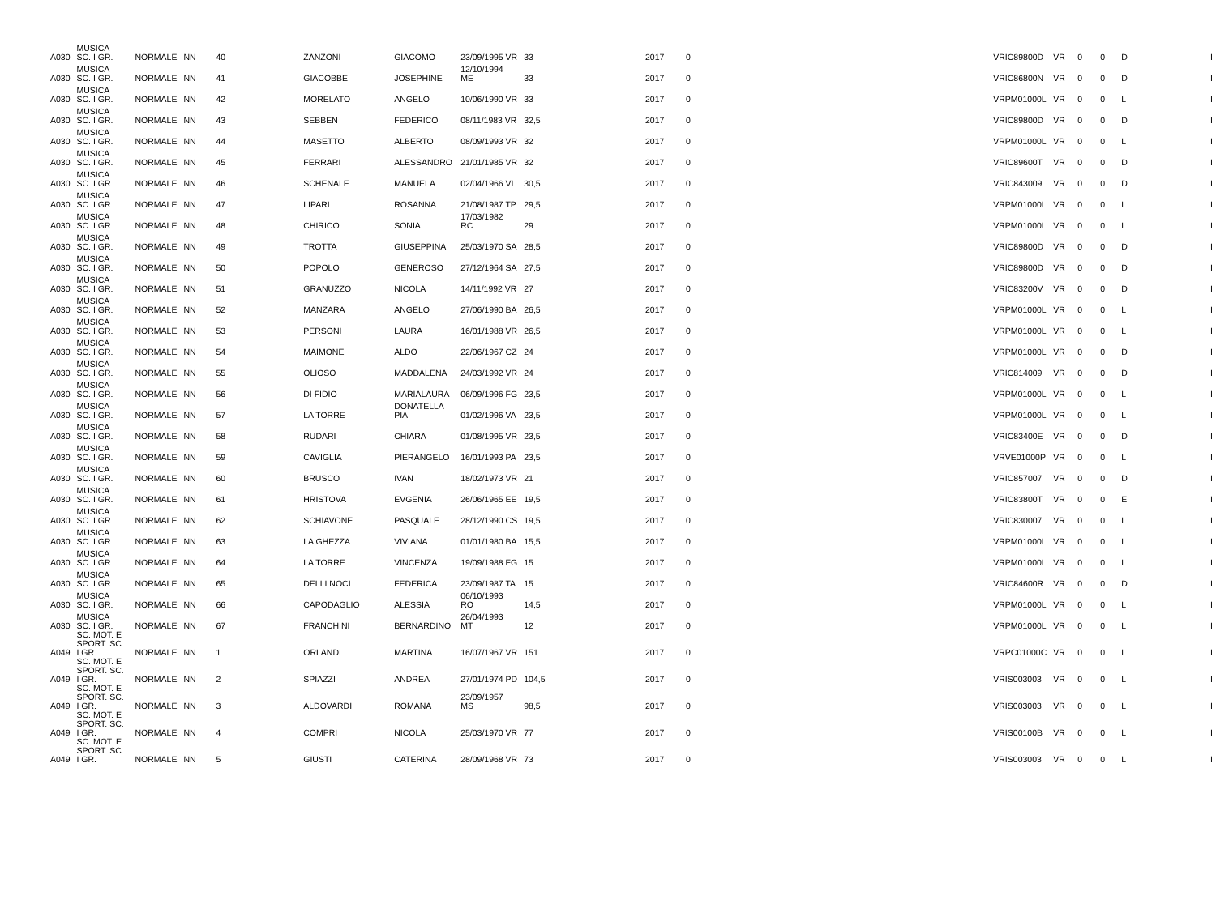| A030 | MUSICA SC. I GR. | NORMALE | NN | 40 | ZANZONI | GIACOMO | 23/09/1995 VR | 33 | 2017 | 0 | VRIC89800D | VR | 0 | 0 | D | I |
| A030 | MUSICA SC. I GR. | NORMALE | NN | 41 | GIACOBBE | JOSEPHINE | 12/10/1994 ME | 33 | 2017 | 0 | VRIC86800N | VR | 0 | 0 | D | I |
| A030 | MUSICA SC. I GR. | NORMALE | NN | 42 | MORELATO | ANGELO | 10/06/1990 VR | 33 | 2017 | 0 | VRPM01000L | VR | 0 | 0 | L | I |
| A030 | MUSICA SC. I GR. | NORMALE | NN | 43 | SEBBEN | FEDERICO | 08/11/1983 VR | 32,5 | 2017 | 0 | VRIC89800D | VR | 0 | 0 | D | I |
| A030 | MUSICA SC. I GR. | NORMALE | NN | 44 | MASETTO | ALBERTO | 08/09/1993 VR | 32 | 2017 | 0 | VRPM01000L | VR | 0 | 0 | L | I |
| A030 | MUSICA SC. I GR. | NORMALE | NN | 45 | FERRARI | ALESSANDRO | 21/01/1985 VR | 32 | 2017 | 0 | VRIC89600T | VR | 0 | 0 | D | I |
| A030 | MUSICA SC. I GR. | NORMALE | NN | 46 | SCHENALE | MANUELA | 02/04/1966 VI | 30,5 | 2017 | 0 | VRIC843009 | VR | 0 | 0 | D | I |
| A030 | MUSICA SC. I GR. | NORMALE | NN | 47 | LIPARI | ROSANNA | 21/08/1987 TP | 29,5 | 2017 | 0 | VRPM01000L | VR | 0 | 0 | L | I |
| A030 | MUSICA SC. I GR. | NORMALE | NN | 48 | CHIRICO | SONIA | 17/03/1982 RC | 29 | 2017 | 0 | VRPM01000L | VR | 0 | 0 | L | I |
| A030 | MUSICA SC. I GR. | NORMALE | NN | 49 | TROTTA | GIUSEPPINA | 25/03/1970 SA | 28,5 | 2017 | 0 | VRIC89800D | VR | 0 | 0 | D | I |
| A030 | MUSICA SC. I GR. | NORMALE | NN | 50 | POPOLO | GENEROSO | 27/12/1964 SA | 27,5 | 2017 | 0 | VRIC89800D | VR | 0 | 0 | D | I |
| A030 | MUSICA SC. I GR. | NORMALE | NN | 51 | GRANUZZO | NICOLA | 14/11/1992 VR | 27 | 2017 | 0 | VRIC83200V | VR | 0 | 0 | D | I |
| A030 | MUSICA SC. I GR. | NORMALE | NN | 52 | MANZARA | ANGELO | 27/06/1990 BA | 26,5 | 2017 | 0 | VRPM01000L | VR | 0 | 0 | L | I |
| A030 | MUSICA SC. I GR. | NORMALE | NN | 53 | PERSONI | LAURA | 16/01/1988 VR | 26,5 | 2017 | 0 | VRPM01000L | VR | 0 | 0 | L | I |
| A030 | MUSICA SC. I GR. | NORMALE | NN | 54 | MAIMONE | ALDO | 22/06/1967 CZ | 24 | 2017 | 0 | VRPM01000L | VR | 0 | 0 | D | I |
| A030 | MUSICA SC. I GR. | NORMALE | NN | 55 | OLIOSO | MADDALENA | 24/03/1992 VR | 24 | 2017 | 0 | VRIC814009 | VR | 0 | 0 | D | I |
| A030 | MUSICA SC. I GR. | NORMALE | NN | 56 | DI FIDIO | MARIALAURA | 06/09/1996 FG | 23,5 | 2017 | 0 | VRPM01000L | VR | 0 | 0 | L | I |
| A030 | MUSICA SC. I GR. | NORMALE | NN | 57 | LA TORRE | DONATELLA PIA | 01/02/1996 VA | 23,5 | 2017 | 0 | VRPM01000L | VR | 0 | 0 | L | I |
| A030 | MUSICA SC. I GR. | NORMALE | NN | 58 | RUDARI | CHIARA | 01/08/1995 VR | 23,5 | 2017 | 0 | VRIC83400E | VR | 0 | 0 | D | I |
| A030 | MUSICA SC. I GR. | NORMALE | NN | 59 | CAVIGLIA | PIERANGELO | 16/01/1993 PA | 23,5 | 2017 | 0 | VRVE01000P | VR | 0 | 0 | L | I |
| A030 | MUSICA SC. I GR. | NORMALE | NN | 60 | BRUSCO | IVAN | 18/02/1973 VR | 21 | 2017 | 0 | VRIC857007 | VR | 0 | 0 | D | I |
| A030 | MUSICA SC. I GR. | NORMALE | NN | 61 | HRISTOVA | EVGENIA | 26/06/1965 EE | 19,5 | 2017 | 0 | VRIC83800T | VR | 0 | 0 | E | I |
| A030 | MUSICA SC. I GR. | NORMALE | NN | 62 | SCHIAVONE | PASQUALE | 28/12/1990 CS | 19,5 | 2017 | 0 | VRIC830007 | VR | 0 | 0 | L | I |
| A030 | MUSICA SC. I GR. | NORMALE | NN | 63 | LA GHEZZA | VIVIANA | 01/01/1980 BA | 15,5 | 2017 | 0 | VRPM01000L | VR | 0 | 0 | L | I |
| A030 | MUSICA SC. I GR. | NORMALE | NN | 64 | LA TORRE | VINCENZA | 19/09/1988 FG | 15 | 2017 | 0 | VRPM01000L | VR | 0 | 0 | L | I |
| A030 | MUSICA SC. I GR. | NORMALE | NN | 65 | DELLI NOCI | FEDERICA | 23/09/1987 TA | 15 | 2017 | 0 | VRIC84600R | VR | 0 | 0 | D | I |
| A030 | MUSICA SC. I GR. | NORMALE | NN | 66 | CAPODAGLIO | ALESSIA | 06/10/1993 RO | 14,5 | 2017 | 0 | VRPM01000L | VR | 0 | 0 | L | I |
| A030 | MUSICA SC. I GR. | NORMALE | NN | 67 | FRANCHINI | BERNARDINO | 26/04/1993 MT | 12 | 2017 | 0 | VRPM01000L | VR | 0 | 0 | L | I |
| A049 | SC. MOT. E SPORT. SC. I GR. | NORMALE | NN | 1 | ORLANDI | MARTINA | 16/07/1967 VR | 151 | 2017 | 0 | VRPC01000C | VR | 0 | 0 | L | I |
| A049 | SC. MOT. E SPORT. SC. I GR. | NORMALE | NN | 2 | SPIAZZI | ANDREA | 27/01/1974 PD | 104,5 | 2017 | 0 | VRIS003003 | VR | 0 | 0 | L | I |
| A049 | SC. MOT. E SPORT. SC. I GR. | NORMALE | NN | 3 | ALDOVARDI | ROMANA | 23/09/1957 MS | 98,5 | 2017 | 0 | VRIS003003 | VR | 0 | 0 | L | I |
| A049 | SC. MOT. E SPORT. SC. I GR. | NORMALE | NN | 4 | COMPRI | NICOLA | 25/03/1970 VR | 77 | 2017 | 0 | VRIS00100B | VR | 0 | 0 | L | I |
| A049 | SC. MOT. E SPORT. SC. I GR. | NORMALE | NN | 5 | GIUSTI | CATERINA | 28/09/1968 VR | 73 | 2017 | 0 | VRIS003003 | VR | 0 | 0 | L | I |